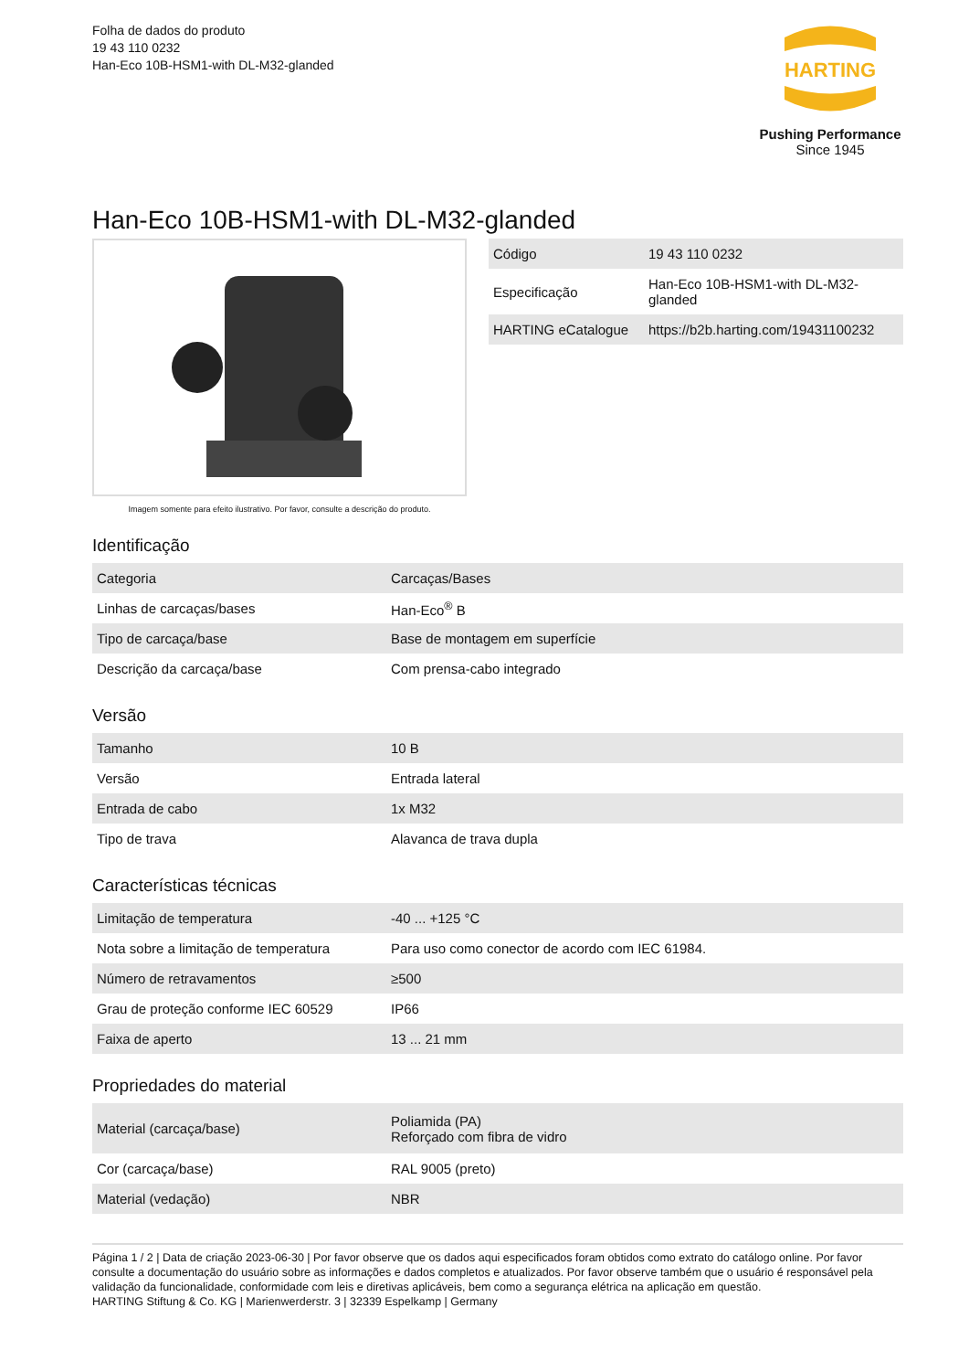Folha de dados do produto
19 43 110 0232
Han-Eco 10B-HSM1-with DL-M32-glanded
HARTING
Pushing Performance
Since 1945
Han-Eco 10B-HSM1-with DL-M32-glanded
Imagem somente para efeito ilustrativo. Por favor, consulte a descrição do produto.
| Código | 19 43 110 0232 |
| Especificação | Han-Eco 10B-HSM1-with DL-M32- glanded |
| HARTING eCatalogue | https://b2b.harting.com/19431100232 |
Identificação
| Categoria | Carcaças/Bases |
| Linhas de carcaças/bases | Han-Eco<sup>®</sup> B |
| Tipo de carcaça/base | Base de montagem em superfície |
| Descrição da carcaça/base | Com prensa-cabo integrado |
Versão
| Tamanho | 10 B |
| Versão | Entrada lateral |
| Entrada de cabo | 1x M32 |
| Tipo de trava | Alavanca de trava dupla |
Características técnicas
| Limitação de temperatura | -40 ... +125 °C |
| Nota sobre a limitação de temperatura | Para uso como conector de acordo com IEC 61984. |
| Número de retravamentos | ≥500 |
| Grau de proteção conforme IEC 60529 | IP66 |
| Faixa de aperto | 13 ... 21 mm |
Propriedades do material
| Material (carcaça/base) | Poliamida (PA) Reforçado com fibra de vidro |
| Cor (carcaça/base) | RAL 9005 (preto) |
| Material (vedação) | NBR |
Página 1 / 2 | Data de criação 2023-06-30 | Por favor observe que os dados aqui especificados foram obtidos como extrato do catálogo online. Por favor consulte a documentação do usuário sobre as informações e dados completos e atualizados. Por favor observe também que o usuário é responsável pela validação da funcionalidade, conformidade com leis e diretivas aplicáveis, bem como a segurança elétrica na aplicação em questão.
HARTING Stiftung & Co. KG | Marienwerderstr. 3 | 32339 Espelkamp | Germany